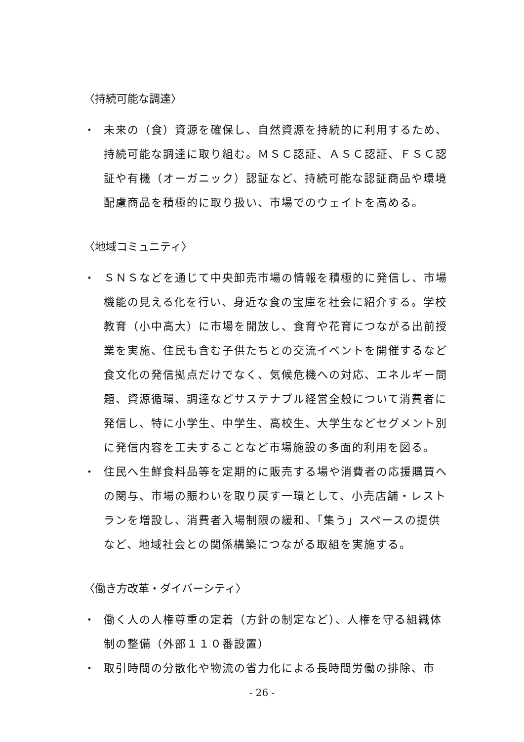〈持続可能な調達〉
・ 未来の（食）資源を確保し、自然資源を持続的に利用するため、持続可能な調達に取り組む。ＭＳＣ認証、ＡＳＣ認証、ＦＳＣ認証や有機（オーガニック）認証など、持続可能な認証商品や環境配慮商品を積極的に取り扱い、市場でのウェイトを高める。
〈地域コミュニティ〉
・ ＳＮＳなどを通じて中央卸売市場の情報を積極的に発信し、市場機能の見える化を行い、身近な食の宝庫を社会に紹介する。学校教育（小中高大）に市場を開放し、食育や花育につながる出前授業を実施、住民も含む子供たちとの交流イベントを開催するなど食文化の発信拠点だけでなく、気候危機への対応、エネルギー問題、資源循環、調達などサステナブル経営全般について消費者に発信し、特に小学生、中学生、高校生、大学生などセグメント別に発信内容を工夫することなど市場施設の多面的利用を図る。
・ 住民へ生鮮食料品等を定期的に販売する場や消費者の応援購買への関与、市場の賑わいを取り戻す一環として、小売店舗・レストランを増設し、消費者入場制限の緩和、「集う」スペースの提供など、地域社会との関係構築につながる取組を実施する。
〈働き方改革・ダイバーシティ〉
・ 働く人の人権尊重の定着（方針の制定など）、人権を守る組織体制の整備（外部１１０番設置）
・ 取引時間の分散化や物流の省力化による長時間労働の排除、市
- 26 -